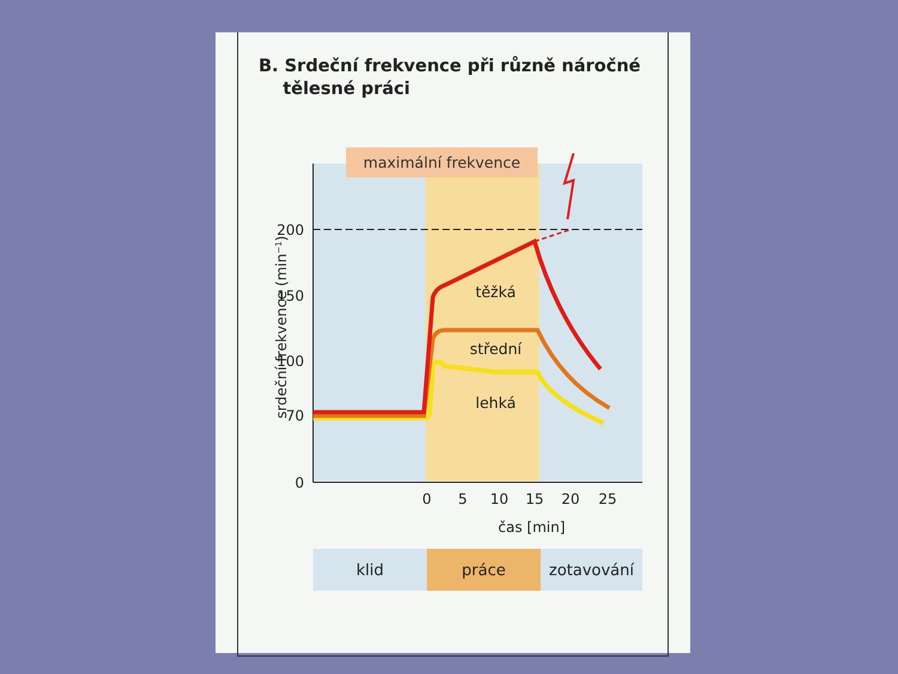B. Srdeční frekvence při různě náročné
tělesné práci
maximální frekvence
200
150
100
70
0
0
5
10
15
20
25
čas [min]
srdeční frekvence (min−1)
těžká
střední
lehká
klid
práce
zotavování